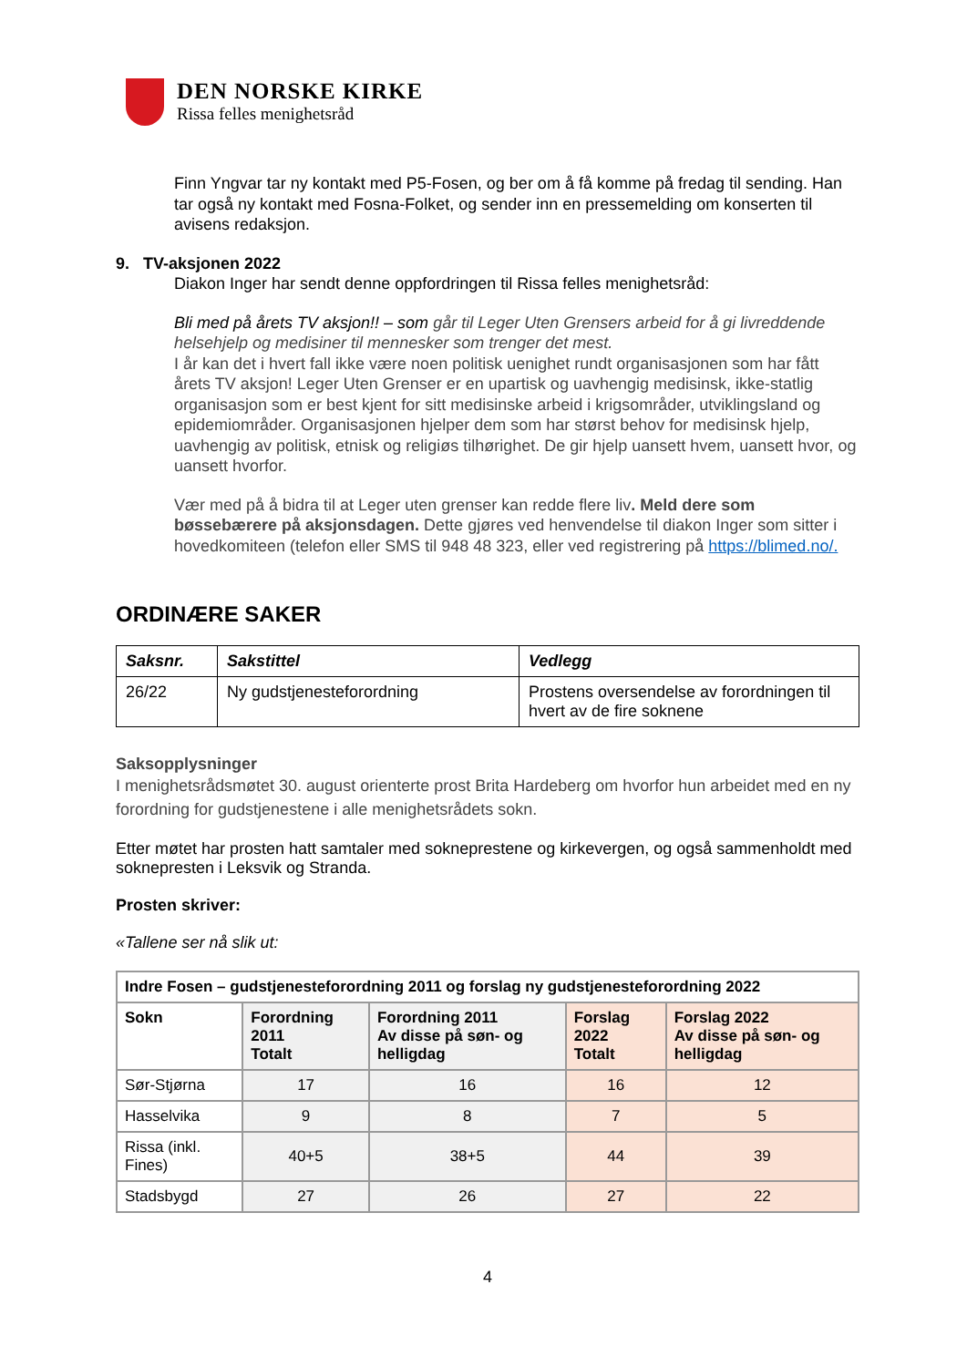DEN NORSKE KIRKE
Rissa felles menighetsråd
Finn Yngvar tar ny kontakt med P5-Fosen, og ber om å få komme på fredag til sending. Han tar også ny kontakt med Fosna-Folket, og sender inn en pressemelding om konserten til avisens redaksjon.
9. TV-aksjonen 2022
Diakon Inger har sendt denne oppfordringen til Rissa felles menighetsråd:
Bli med på årets TV aksjon!! – som går til Leger Uten Grensers arbeid for å gi livreddende helsehjelp og medisiner til mennesker som trenger det mest.
I år kan det i hvert fall ikke være noen politisk uenighet rundt organisasjonen som har fått årets TV aksjon! Leger Uten Grenser er en upartisk og uavhengig medisinsk, ikke-statlig organisasjon som er best kjent for sitt medisinske arbeid i krigsområder, utviklingsland og epidemiområder. Organisasjonen hjelper dem som har størst behov for medisinsk hjelp, uavhengig av politisk, etnisk og religiøs tilhørighet. De gir hjelp uansett hvem, uansett hvor, og uansett hvorfor.
Vær med på å bidra til at Leger uten grenser kan redde flere liv. Meld dere som bøssebærere på aksjonsdagen. Dette gjøres ved henvendelse til diakon Inger som sitter i hovedkomiteen (telefon eller SMS til 948 48 323, eller ved registrering på https://blimed.no/.
ORDINÆRE SAKER
| Saksnr. | Sakstittel | Vedlegg |
| --- | --- | --- |
| 26/22 | Ny gudstjenesteforordning | Prostens oversendelse av forordningen til hvert av de fire soknene |
Saksopplysninger
I menighetsrådsmøtet 30. august orienterte prost Brita Hardeberg om hvorfor hun arbeidet med en ny forordning for gudstjenestene i alle menighetsrådets sokn.
Etter møtet har prosten hatt samtaler med sokneprestene og kirkevergen, og også sammenholdt med soknepresten i Leksvik og Stranda.
Prosten skriver:
«Tallene ser nå slik ut:
| Indre Fosen – gudstjenesteforordning 2011 og forslag ny gudstjenesteforordning 2022 | | | | |
| --- | --- | --- | --- | --- |
| Sokn | Forordning 2011 Totalt | Forordning 2011 Av disse på søn- og helligdag | Forslag 2022 Totalt | Forslag 2022 Av disse på søn- og helligdag |
| Sør-Stjørna | 17 | 16 | 16 | 12 |
| Hasselvika | 9 | 8 | 7 | 5 |
| Rissa (inkl. Fines) | 40+5 | 38+5 | 44 | 39 |
| Stadsbygd | 27 | 26 | 27 | 22 |
4